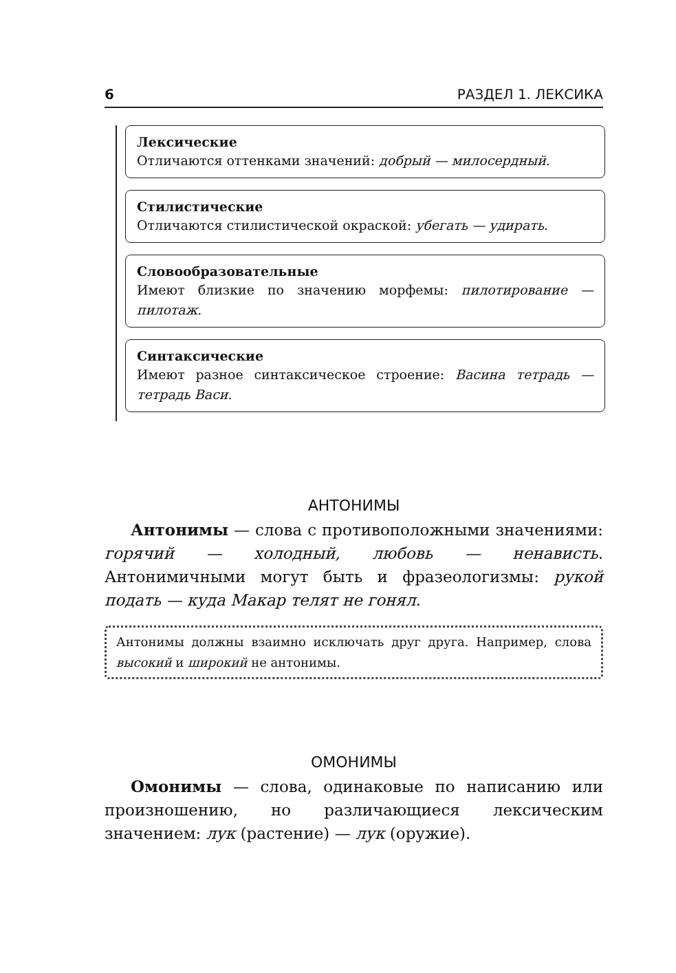6 РАЗДЕЛ 1. ЛЕКСИКА
Лексические
Отличаются оттенками значений: добрый — милосердный.
Стилистические
Отличаются стилистической окраской: убегать — удирать.
Словообразовательные
Имеют близкие по значению морфемы: пилотирование — пилотаж.
Синтаксические
Имеют разное синтаксическое строение: Васина тетрадь — тетрадь Васи.
АНТОНИМЫ
Антонимы — слова с противоположными значениями: горячий — холодный, любовь — ненависть. Антонимичными могут быть и фразеологизмы: рукой подать — куда Макар телят не гонял.
Антонимы должны взаимно исключать друг друга. Например, слова высокий и широкий не антонимы.
ОМОНИМЫ
Омонимы — слова, одинаковые по написанию или произношению, но различающиеся лексическим значением: лук (растение) — лук (оружие).